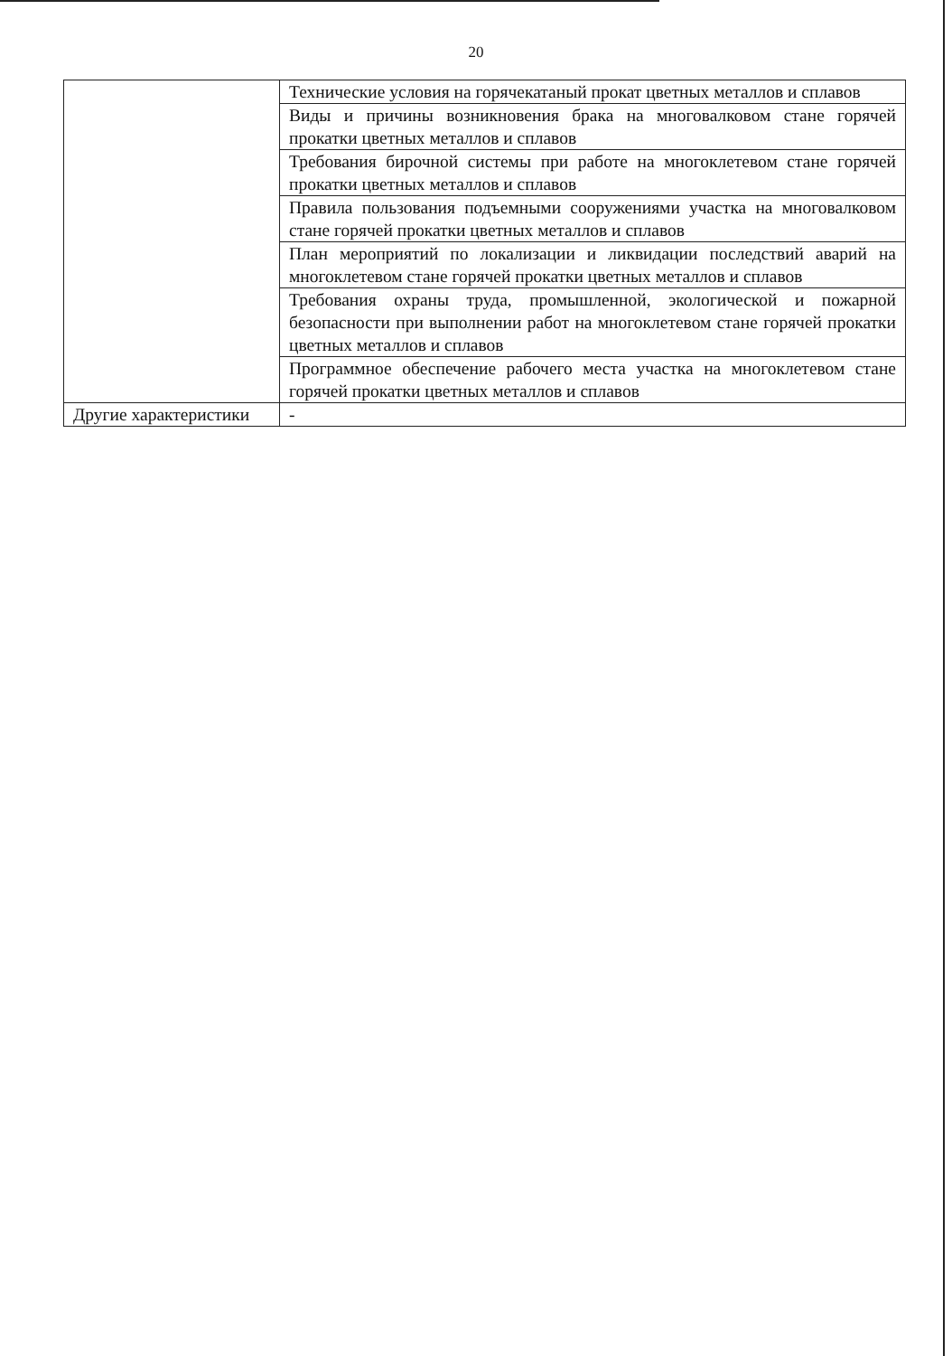20
| | Технические условия на горячекатаный прокат цветных металлов и сплавов |
| | Виды и причины возникновения брака на многовалковом стане горячей прокатки цветных металлов и сплавов |
| | Требования бирочной системы при работе на многоклетевом стане горячей прокатки цветных металлов и сплавов |
| | Правила пользования подъемными сооружениями участка на многовалковом стане горячей прокатки цветных металлов и сплавов |
| | План мероприятий по локализации и ликвидации последствий аварий на многоклетевом стане горячей прокатки цветных металлов и сплавов |
| | Требования охраны труда, промышленной, экологической и пожарной безопасности при выполнении работ на многоклетевом стане горячей прокатки цветных металлов и сплавов |
| | Программное обеспечение рабочего места участка на многоклетевом стане горячей прокатки цветных металлов и сплавов |
| Другие характеристики | - |